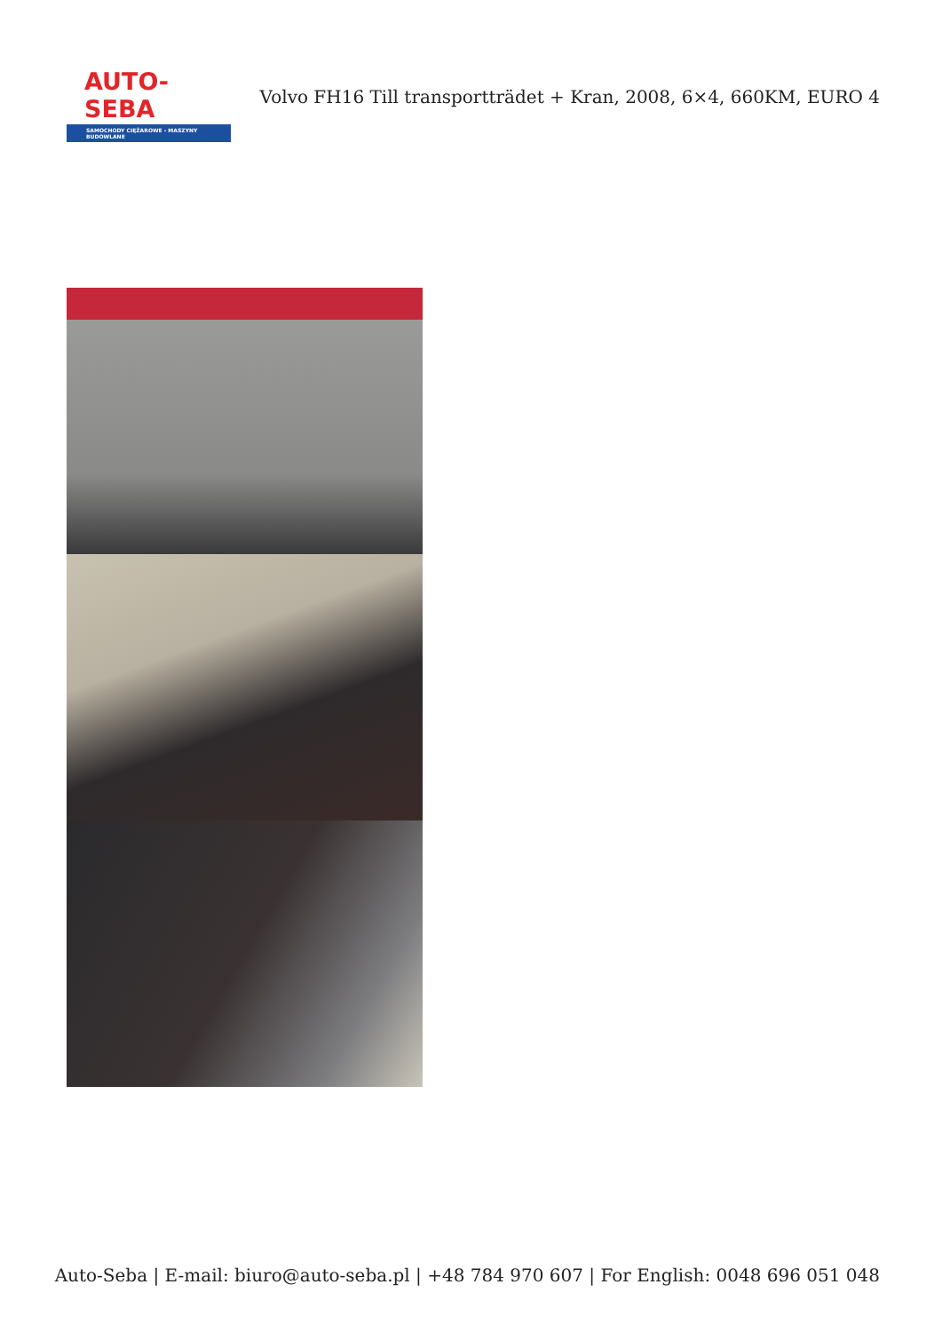AUTO-SEBA
SAMOCHODY CIĘŻAROWE - MASZYNY BUDOWLANE
Volvo FH16 Till transportträdet + Kran, 2008, 6×4, 660KM, EURO 4
Auto-Seba | E-mail: biuro@auto-seba.pl | +48 784 970 607 | For English: 0048 696 051 048